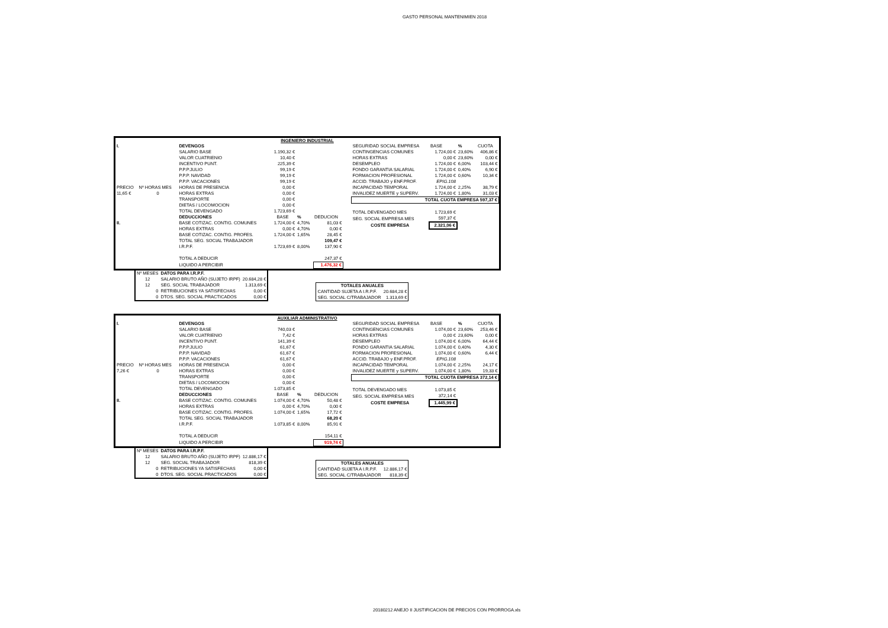GASTO PERSONAL MANTENIMIEN 2018
INGENIERO INDUSTRIAL
| I. | | DEVENGOS | | | |
| | | SALARIO BASE | 1.190,32 € | | |
| | | VALOR CUATRIENIO | 10,40 € | | |
| | | INCENTIVO PUNT. | 225,39 € | | |
| | | P.P.P.JULIO | 99,19 € | | |
| | | P.P.P. NAVIDAD | 99,19 € | | |
| | | P.P.P. VACACIONES | 99,19 € | | |
| PRECIO | Nº HORAS MES | HORAS DE PRESENCIA | 0,00 € | | |
| 11,65 € | 0 | HORAS EXTRAS | 0,00 € | | |
| | | TRANSPORTE | 0,00 € | | |
| | | DIETAS / LOCOMOCION | 0,00 € | | |
| | | TOTAL DEVENGADO | 1.723,69 € | | |
| | | DEDUCCIONES | BASE | % | DEDUCION |
| II. | | BASE COTIZAC. CONTIG. COMUNES | 1.724,00 € | 4,70% | 81,03 € |
| | | HORAS EXTRAS | 0,00 € | 4,70% | 0,00 € |
| | | BASE COTIZAC. CONTIG. PROFES. | 1.724,00 € | 1,65% | 28,45 € |
| | | TOTAL SEG. SOCIAL TRABAJADOR | | | 109,47 € |
| | | I.R.P.F. | 1.723,69 € | 8,00% | 137,90 € |
| | | TOTAL A DEDUCIR | | | 247,37 € |
| | | LIQUIDO A PERCIBIR | | | 1.476,32 € |
| SEGURIDAD SOCIAL EMPRESA | BASE | % | CUOTA |
| CONTINGENCIAS COMUNES | 1.724,00 € | 23,60% | 406,86 € |
| HORAS EXTRAS | 0,00 € | 23,60% | 0,00 € |
| DESEMPLEO | 1.724,00 € | 6,00% | 103,44 € |
| FONDO GARANTIA SALARIAL | 1.724,00 € | 0,40% | 6,90 € |
| FORMACION PROFESIONAL | 1.724,00 € | 0,60% | 10,34 € |
| ACCID. TRABAJO y ENF.PROF. | EPIG.108 | | |
| INCAPACIDAD TEMPORAL | 1.724,00 € | 2,25% | 38,79 € |
| INVALIDEZ MUERTE y SUPERV. | 1.724,00 € | 1,80% | 31,03 € |
| TOTAL CUOTA EMPRESA 597,37 € | | | |
| TOTAL DEVENGADO MES | 1.723,69 € | | |
| SEG. SOCIAL EMPRESA MES | 597,37 € | | |
| COSTE EMPRESA | 2.321,06 € | | |
| Nº MESES | DATOS PARA I.R.P.F. | |
| 12 | SALARIO BRUTO AÑO (SUJETO IRPF) | 20.684,28 € |
| 12 | SEG. SOCIAL TRABAJADOR | 1.313,69 € |
| 0 | RETRIBUCIONES YA SATISFECHAS | 0,00 € |
| 0 | DTOS. SEG. SOCIAL PRACTICADOS | 0,00 € |
| TOTALES ANUALES | |
| CANTIDAD SUJETA A I.R.P.F. | 20.684,28 € |
| SEG. SOCIAL C/TRABAJADOR | 1.313,69 € |
AUXILIAR ADMINISTRATIVO
| I. | | DEVENGOS | | | |
| | | SALARIO BASE | 740,03 € | | |
| | | VALOR CUATRIENIO | 7,42 € | | |
| | | INCENTIVO PUNT. | 141,39 € | | |
| | | P.P.P.JULIO | 61,67 € | | |
| | | P.P.P. NAVIDAD | 61,67 € | | |
| | | P.P.P. VACACIONES | 61,67 € | | |
| PRECIO | Nº HORAS MES | HORAS DE PRESENCIA | 0,00 € | | |
| 7,26 € | 0 | HORAS EXTRAS | 0,00 € | | |
| | | TRANSPORTE | 0,00 € | | |
| | | DIETAS / LOCOMOCION | 0,00 € | | |
| | | TOTAL DEVENGADO | 1.073,85 € | | |
| | | DEDUCCIONES | BASE | % | DEDUCION |
| II. | | BASE COTIZAC. CONTIG. COMUNES | 1.074,00 € | 4,70% | 50,48 € |
| | | HORAS EXTRAS | 0,00 € | 4,70% | 0,00 € |
| | | BASE COTIZAC. CONTIG. PROFES. | 1.074,00 € | 1,65% | 17,72 € |
| | | TOTAL SEG. SOCIAL TRABAJADOR | | | 68,20 € |
| | | I.R.P.F. | 1.073,85 € | 8,00% | 85,91 € |
| | | TOTAL A DEDUCIR | | | 154,11 € |
| | | LIQUIDO A PERCIBIR | | | 919,74 € |
| SEGURIDAD SOCIAL EMPRESA | BASE | % | CUOTA |
| CONTINGENCIAS COMUNES | 1.074,00 € | 23,60% | 253,46 € |
| HORAS EXTRAS | 0,00 € | 23,60% | 0,00 € |
| DESEMPLEO | 1.074,00 € | 6,00% | 64,44 € |
| FONDO GARANTIA SALARIAL | 1.074,00 € | 0,40% | 4,30 € |
| FORMACION PROFESIONAL | 1.074,00 € | 0,60% | 6,44 € |
| ACCID. TRABAJO y ENF.PROF. | EPIG.108 | | |
| INCAPACIDAD TEMPORAL | 1.074,00 € | 2,25% | 24,17 € |
| INVALIDEZ MUERTE y SUPERV. | 1.074,00 € | 1,80% | 19,33 € |
| TOTAL CUOTA EMPRESA 372,14 € | | | |
| TOTAL DEVENGADO MES | 1.073,85 € | | |
| SEG. SOCIAL EMPRESA MES | 372,14 € | | |
| COSTE EMPRESA | 1.445,99 € | | |
| Nº MESES | DATOS PARA I.R.P.F. | |
| 12 | SALARIO BRUTO AÑO (SUJETO IRPF) | 12.886,17 € |
| 12 | SEG. SOCIAL TRABAJADOR | 818,39 € |
| 0 | RETRIBUCIONES YA SATISFECHAS | 0,00 € |
| 0 | DTOS. SEG. SOCIAL PRACTICADOS | 0,00 € |
| TOTALES ANUALES | |
| CANTIDAD SUJETA A I.R.P.F. | 12.886,17 € |
| SEG. SOCIAL C/TRABAJADOR | 818,39 € |
20180212 ANEJO II JUSTIFICACION DE PRECIOS CON PRORROGA.xls